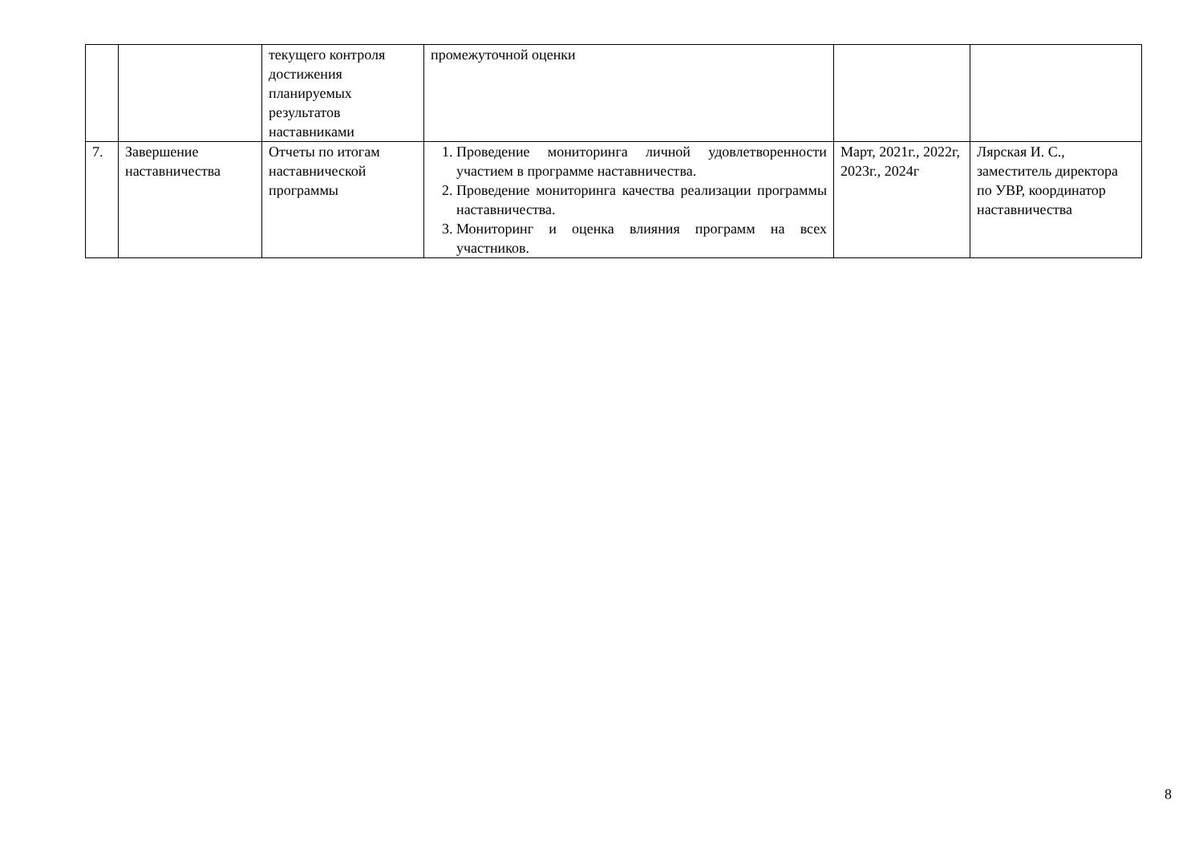| | | текущего контроля достижения планируемых результатов наставниками | промежуточной оценки | | |
| 7. | Завершение наставничества | Отчеты по итогам наставнической программы | 1. Проведение мониторинга личной удовлетворенности участием в программе наставничества. 2. Проведение мониторинга качества реализации программы наставничества. 3. Мониторинг и оценка влияния программ на всех участников. | Март, 2021г., 2022г, 2023г., 2024г | Лярская И. С., заместитель директора по УВР, координатор наставничества |
8